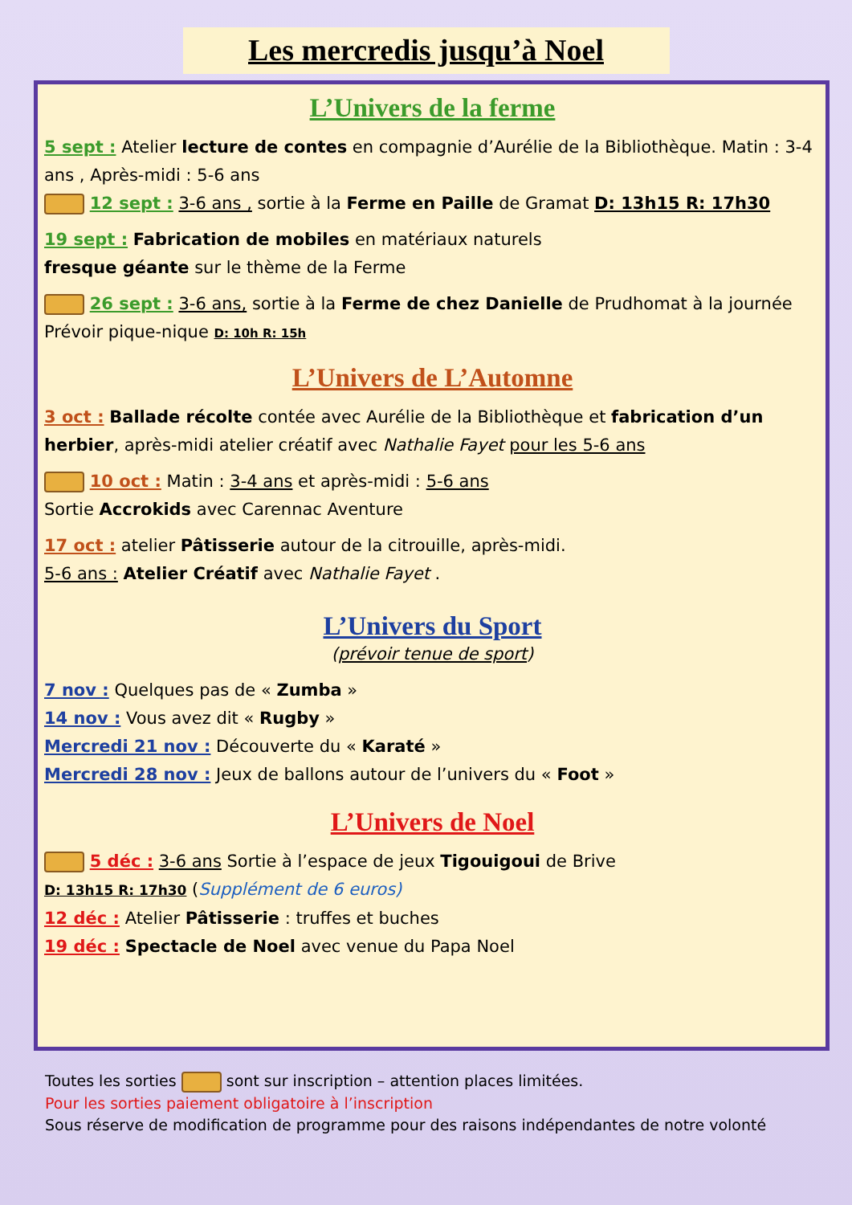Les mercredis jusqu’à Noel
L’Univers de la ferme
5 sept : Atelier lecture de contes en compagnie d’Aurélie de la Bibliothèque. Matin : 3-4 ans , Après-midi : 5-6 ans
12 sept : 3-6 ans , sortie à la Ferme en Paille de Gramat D: 13h15 R: 17h30
19 sept : Fabrication de mobiles en matériaux naturels
fresque géante sur le thème de la Ferme
26 sept : 3-6 ans, sortie à la Ferme de chez Danielle de Prudhomat à la journée Prévoir pique-nique D: 10h R: 15h
L’Univers de L’Automne
3 oct : Ballade récolte contée avec Aurélie de la Bibliothèque et fabrication d’un herbier, après-midi atelier créatif avec Nathalie Fayet pour les 5-6 ans
10 oct : Matin : 3-4 ans et après-midi : 5-6 ans
Sortie Accrokids avec Carennac Aventure
17 oct : atelier Pâtisserie autour de la citrouille, après-midi.
5-6 ans : Atelier Créatif avec Nathalie Fayet .
L’Univers du Sport
(prévoir tenue de sport)
7 nov : Quelques pas de « Zumba »
14 nov : Vous avez dit « Rugby »
Mercredi 21 nov : Découverte du « Karaté »
Mercredi 28 nov : Jeux de ballons autour de l’univers du « Foot »
L’Univers de Noel
5 déc : 3-6 ans Sortie à l’espace de jeux Tigouigoui de Brive
D: 13h15 R: 17h30 (Supplément de 6 euros)
12 déc : Atelier Pâtisserie : truffes et buches
19 déc : Spectacle de Noel avec venue du Papa Noel
Toutes les sorties sont sur inscription – attention places limitées.
Pour les sorties paiement obligatoire à l’inscription
Sous réserve de modification de programme pour des raisons indépendantes de notre volonté